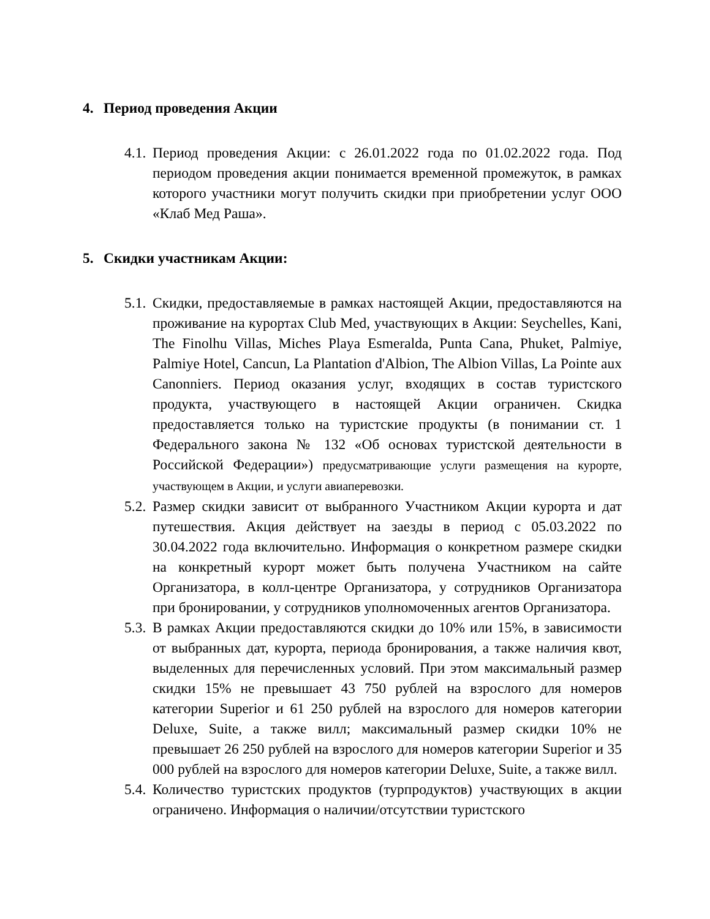4. Период проведения Акции
4.1.
Период проведения Акции: с 26.01.2022 года по 01.02.2022 года. Под периодом проведения акции понимается временной промежуток, в рамках которого участники могут получить скидки при приобретении услуг ООО «Клаб Мед Раша».
5. Скидки участникам Акции:
5.1.
Скидки, предоставляемые в рамках настоящей Акции, предоставляются на проживание на курортах Club Med, участвующих в Акции: Seychelles, Kani, The Finolhu Villas, Miches Playa Esmeralda, Punta Cana, Phuket, Palmiye, Palmiye Hotel, Cancun, La Plantation d'Albion, The Albion Villas, La Pointe aux Canonniers. Период оказания услуг, входящих в состав туристского продукта, участвующего в настоящей Акции ограничен. Скидка предоставляется только на туристские продукты (в понимании ст. 1 Федерального закона № 132 «Об основах туристской деятельности в Российской Федерации») предусматривающие услуги размещения на курорте, участвующем в Акции, и услуги авиаперевозки.
5.2.
Размер скидки зависит от выбранного Участником Акции курорта и дат путешествия. Акция действует на заезды в период с 05.03.2022 по 30.04.2022 года включительно. Информация о конкретном размере скидки на конкретный курорт может быть получена Участником на сайте Организатора, в колл-центре Организатора, у сотрудников Организатора при бронировании, у сотрудников уполномоченных агентов Организатора.
5.3.
В рамках Акции предоставляются скидки до 10% или 15%, в зависимости от выбранных дат, курорта, периода бронирования, а также наличия квот, выделенных для перечисленных условий. При этом максимальный размер скидки 15% не превышает 43 750 рублей на взрослого для номеров категории Superior и 61 250 рублей на взрослого для номеров категории Deluxe, Suite, а также вилл; максимальный размер скидки 10% не превышает 26 250 рублей на взрослого для номеров категории Superior и 35 000 рублей на взрослого для номеров категории Deluxe, Suite, а также вилл.
5.4.
Количество туристских продуктов (турпродуктов) участвующих в акции ограничено. Информация о наличии/отсутствии туристского